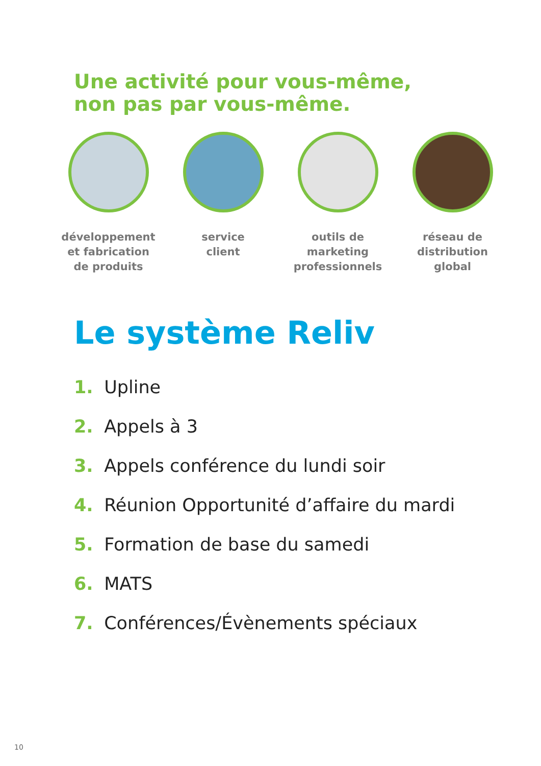Une activité pour vous-même,
non pas par vous-même.
développement
et fabrication
de produits
service
client
outils de
marketing
professionnels
réseau de
distribution
global
Le système Reliv
1. Upline
2. Appels à 3
3. Appels conférence du lundi soir
4. Réunion Opportunité d’affaire du mardi
5. Formation de base du samedi
6. MATS
7. Conférences/Évènements spéciaux
10